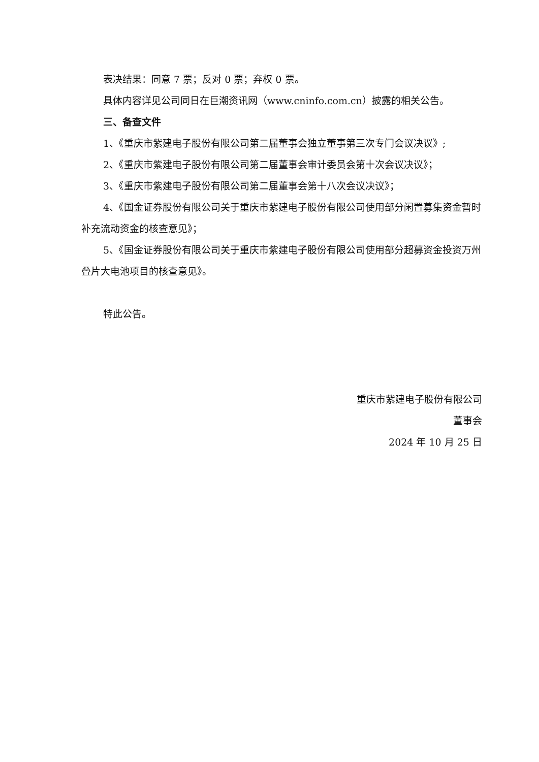表决结果：同意 7 票；反对 0 票；弃权 0 票。
具体内容详见公司同日在巨潮资讯网（www.cninfo.com.cn）披露的相关公告。
三、备查文件
1、《重庆市紫建电子股份有限公司第二届董事会独立董事第三次专门会议决议》;
2、《重庆市紫建电子股份有限公司第二届董事会审计委员会第十次会议决议》；
3、《重庆市紫建电子股份有限公司第二届董事会第十八次会议决议》；
4、《国金证券股份有限公司关于重庆市紫建电子股份有限公司使用部分闲置募集资金暂时补充流动资金的核查意见》；
5、《国金证券股份有限公司关于重庆市紫建电子股份有限公司使用部分超募资金投资万州叠片大电池项目的核查意见》。
特此公告。
重庆市紫建电子股份有限公司
董事会
2024 年 10 月 25 日